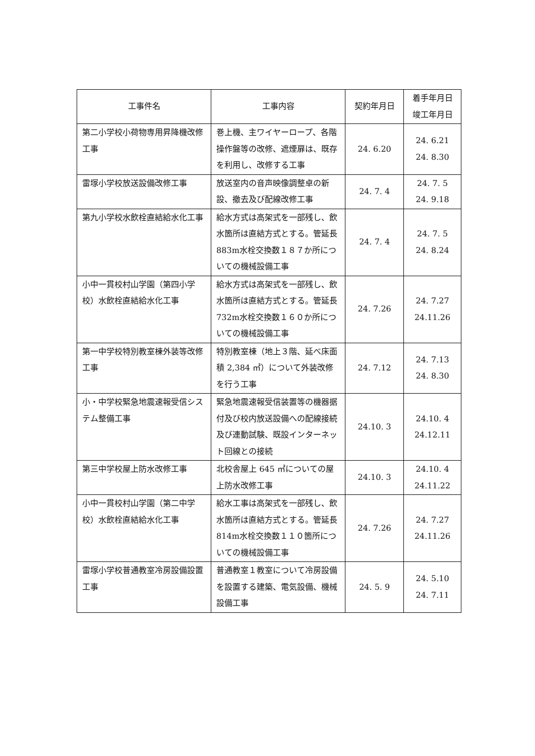| 工事件名 | 工事内容 | 契約年月日 | 着手年月日 竣工年月日 |
| --- | --- | --- | --- |
| 第二小学校小荷物専用昇降機改修工事 | 巻上機、主ワイヤーロープ、各階操作盤等の改修、遮煙扉は、既存を利用し、改修する工事 | 24. 6.20 | 24. 6.21 24. 8.30 |
| 雷塚小学校放送設備改修工事 | 放送室内の音声映像調整卓の新設、撤去及び配線改修工事 | 24. 7. 4 | 24. 7. 5 24. 9.18 |
| 第九小学校水飲栓直結給水化工事 | 給水方式は高架式を一部残し、飲水箇所は直結方式とする。管延長 883m水栓交換数１８７か所についての機械設備工事 | 24. 7. 4 | 24. 7. 5 24. 8.24 |
| 小中一貫校村山学園（第四小学校）水飲栓直結給水化工事 | 給水方式は高架式を一部残し、飲水箇所は直結方式とする。管延長 732m水栓交換数１６０か所についての機械設備工事 | 24. 7.26 | 24. 7.27 24.11.26 |
| 第一中学校特別教室棟外装等改修工事 | 特別教室棟（地上３階、延べ床面積 2,384 ㎡）について外装改修を行う工事 | 24. 7.12 | 24. 7.13 24. 8.30 |
| 小・中学校緊急地震速報受信システム整備工事 | 緊急地震速報受信装置等の機器据付及び校内放送設備への配線接続及び連動試験、既設インターネット回線との接続 | 24.10. 3 | 24.10. 4 24.12.11 |
| 第三中学校屋上防水改修工事 | 北校舎屋上 645 ㎡についての屋上防水改修工事 | 24.10. 3 | 24.10. 4 24.11.22 |
| 小中一貫校村山学園（第二中学校）水飲栓直結給水化工事 | 給水工事は高架式を一部残し、飲水箇所は直結方式とする。管延長 814m水栓交換数１１０箇所についての機械設備工事 | 24. 7.26 | 24. 7.27 24.11.26 |
| 雷塚小学校普通教室冷房設備設置工事 | 普通教室１教室について冷房設備を設置する建築、電気設備、機械設備工事 | 24. 5. 9 | 24. 5.10 24. 7.11 |